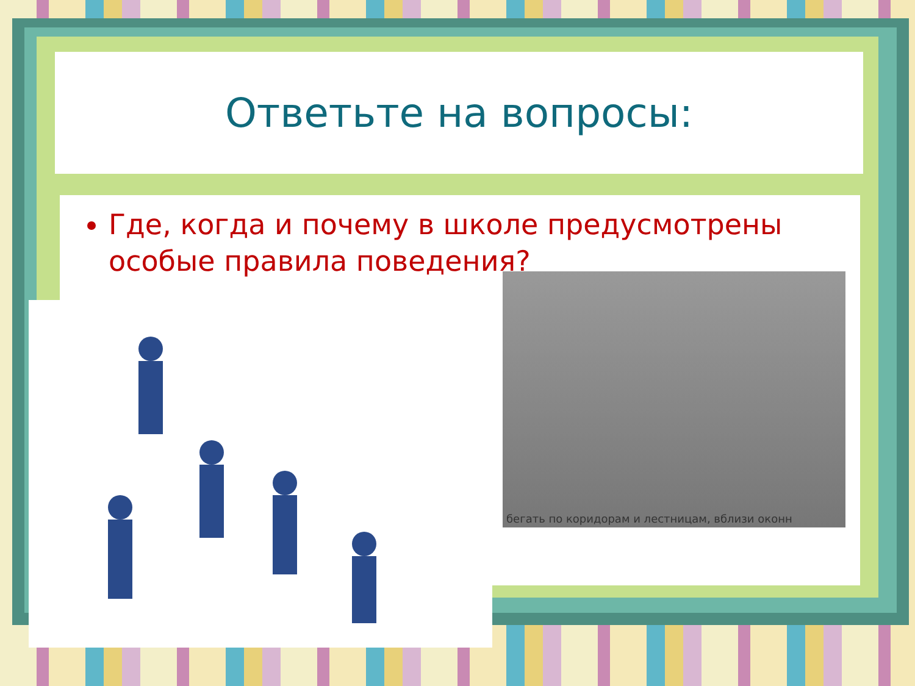Ответьте на вопросы:
Где, когда и почему в школе предусмотрены особые правила поведения?
бегать по коридорам и лестницам, вблизи оконн